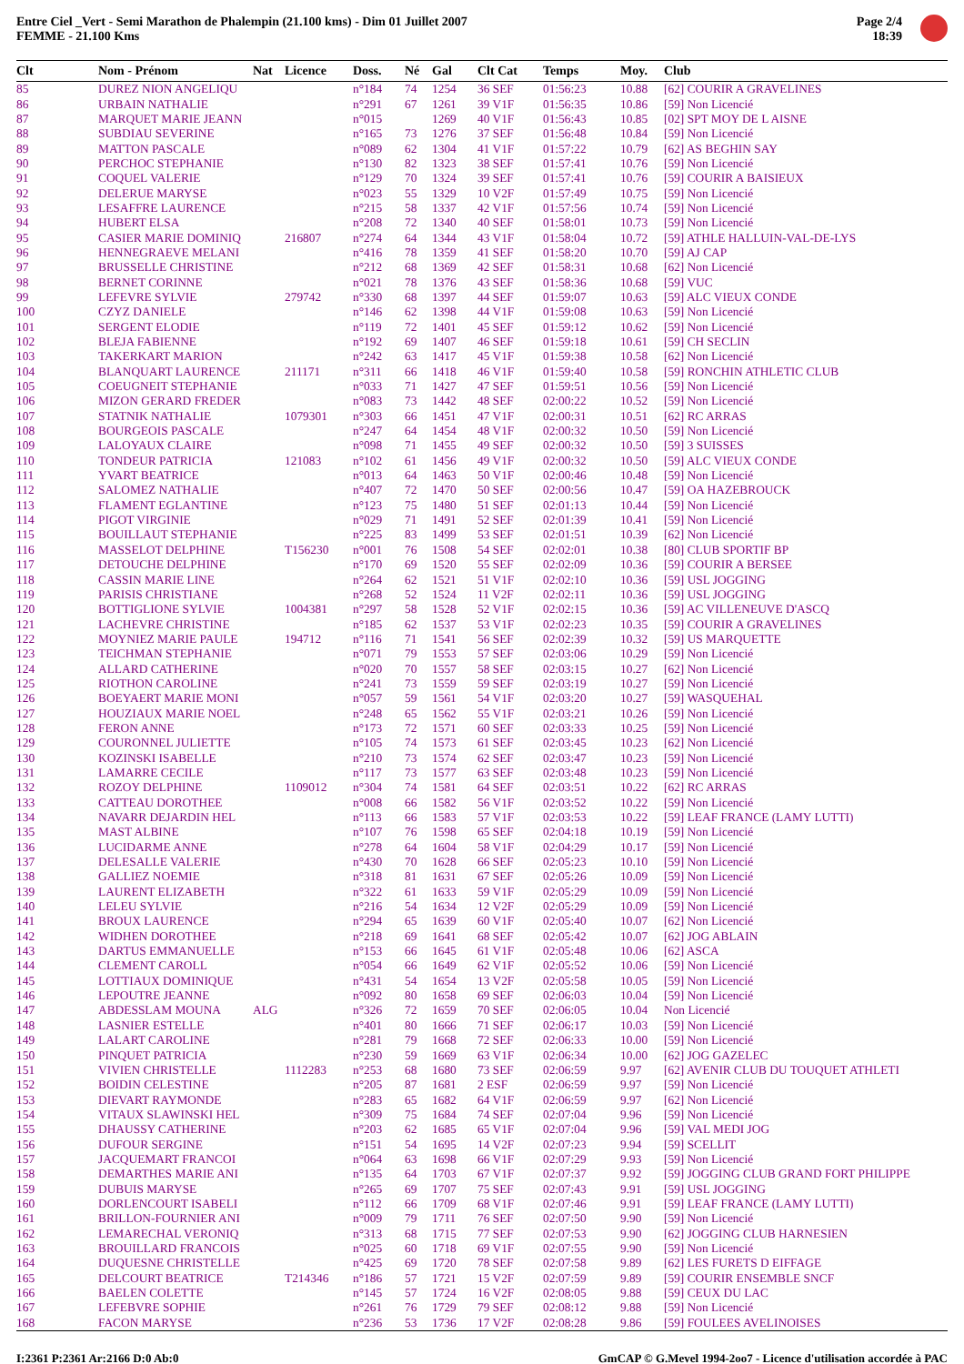Entre Ciel _Vert - Semi Marathon de Phalempin (21.100 kms) - Dim 01 Juillet 2007
FEMME - 21.100 Kms
Page 2/4
18:39
| Clt | Nom - Prénom | Nat | Licence | Doss. | Né | Gal | Clt Cat | Temps | Moy. | Club |
| --- | --- | --- | --- | --- | --- | --- | --- | --- | --- | --- |
| 85 | DUREZ NION ANGELIQU | | | n°184 | 74 | 1254 | 36 SEF | 01:56:23 | 10.88 | [62] COURIR A GRAVELINES |
| 86 | URBAIN NATHALIE | | | n°291 | 67 | 1261 | 39 V1F | 01:56:35 | 10.86 | [59] Non Licencié |
| 87 | MARQUET MARIE JEANN | | | n°015 | | 1269 | 40 V1F | 01:56:43 | 10.85 | [02] SPT MOY DE L AISNE |
| 88 | SUBDIAU SEVERINE | | | n°165 | 73 | 1276 | 37 SEF | 01:56:48 | 10.84 | [59] Non Licencié |
| 89 | MATTON PASCALE | | | n°089 | 62 | 1304 | 41 V1F | 01:57:22 | 10.79 | [62] AS BEGHIN SAY |
| 90 | PERCHOC STEPHANIE | | | n°130 | 82 | 1323 | 38 SEF | 01:57:41 | 10.76 | [59] Non Licencié |
| 91 | COQUEL VALERIE | | | n°129 | 70 | 1324 | 39 SEF | 01:57:41 | 10.76 | [59] COURIR A BAISIEUX |
| 92 | DELERUE MARYSE | | | n°023 | 55 | 1329 | 10 V2F | 01:57:49 | 10.75 | [59] Non Licencié |
| 93 | LESAFFRE LAURENCE | | | n°215 | 58 | 1337 | 42 V1F | 01:57:56 | 10.74 | [59] Non Licencié |
| 94 | HUBERT ELSA | | | n°208 | 72 | 1340 | 40 SEF | 01:58:01 | 10.73 | [59] Non Licencié |
| 95 | CASIER MARIE DOMINIQ | | 216807 | n°274 | 64 | 1344 | 43 V1F | 01:58:04 | 10.72 | [59] ATHLE HALLUIN-VAL-DE-LYS |
| 96 | HENNEGRAEVE MELANI | | | n°416 | 78 | 1359 | 41 SEF | 01:58:20 | 10.70 | [59] AJ CAP |
| 97 | BRUSSELLE CHRISTINE | | | n°212 | 68 | 1369 | 42 SEF | 01:58:31 | 10.68 | [62] Non Licencié |
| 98 | BERNET CORINNE | | | n°021 | 78 | 1376 | 43 SEF | 01:58:36 | 10.68 | [59] VUC |
| 99 | LEFEVRE SYLVIE | | 279742 | n°330 | 68 | 1397 | 44 SEF | 01:59:07 | 10.63 | [59] ALC VIEUX CONDE |
| 100 | CZYZ DANIELE | | | n°146 | 62 | 1398 | 44 V1F | 01:59:08 | 10.63 | [59] Non Licencié |
| 101 | SERGENT ELODIE | | | n°119 | 72 | 1401 | 45 SEF | 01:59:12 | 10.62 | [59] Non Licencié |
| 102 | BLEJA FABIENNE | | | n°192 | 69 | 1407 | 46 SEF | 01:59:18 | 10.61 | [59] CH SECLIN |
| 103 | TAKERKART MARION | | | n°242 | 63 | 1417 | 45 V1F | 01:59:38 | 10.58 | [62] Non Licencié |
| 104 | BLANQUART LAURENCE | | 211171 | n°311 | 66 | 1418 | 46 V1F | 01:59:40 | 10.58 | [59] RONCHIN ATHLETIC CLUB |
| 105 | COEUGNEIT STEPHANIE | | | n°033 | 71 | 1427 | 47 SEF | 01:59:51 | 10.56 | [59] Non Licencié |
| 106 | MIZON GERARD FREDER | | | n°083 | 73 | 1442 | 48 SEF | 02:00:22 | 10.52 | [59] Non Licencié |
| 107 | STATNIK NATHALIE | | 1079301 | n°303 | 66 | 1451 | 47 V1F | 02:00:31 | 10.51 | [62] RC ARRAS |
| 108 | BOURGEOIS PASCALE | | | n°247 | 64 | 1454 | 48 V1F | 02:00:32 | 10.50 | [59] Non Licencié |
| 109 | LALOYAUX CLAIRE | | | n°098 | 71 | 1455 | 49 SEF | 02:00:32 | 10.50 | [59] 3 SUISSES |
| 110 | TONDEUR PATRICIA | | 121083 | n°102 | 61 | 1456 | 49 V1F | 02:00:32 | 10.50 | [59] ALC VIEUX CONDE |
| 111 | YVART BEATRICE | | | n°013 | 64 | 1463 | 50 V1F | 02:00:46 | 10.48 | [59] Non Licencié |
| 112 | SALOMEZ NATHALIE | | | n°407 | 72 | 1470 | 50 SEF | 02:00:56 | 10.47 | [59] OA HAZEBROUCK |
| 113 | FLAMENT EGLANTINE | | | n°123 | 75 | 1480 | 51 SEF | 02:01:13 | 10.44 | [59] Non Licencié |
| 114 | PIGOT VIRGINIE | | | n°029 | 71 | 1491 | 52 SEF | 02:01:39 | 10.41 | [59] Non Licencié |
| 115 | BOUILLAUT STEPHANIE | | | n°225 | 83 | 1499 | 53 SEF | 02:01:51 | 10.39 | [62] Non Licencié |
| 116 | MASSELOT DELPHINE | | T156230 | n°001 | 76 | 1508 | 54 SEF | 02:02:01 | 10.38 | [80] CLUB SPORTIF BP |
| 117 | DETOUCHE DELPHINE | | | n°170 | 69 | 1520 | 55 SEF | 02:02:09 | 10.36 | [59] COURIR A BERSEE |
| 118 | CASSIN MARIE LINE | | | n°264 | 62 | 1521 | 51 V1F | 02:02:10 | 10.36 | [59] USL JOGGING |
| 119 | PARISIS CHRISTIANE | | | n°268 | 52 | 1524 | 11 V2F | 02:02:11 | 10.36 | [59] USL JOGGING |
| 120 | BOTTIGLIONE SYLVIE | | 1004381 | n°297 | 58 | 1528 | 52 V1F | 02:02:15 | 10.36 | [59] AC VILLENEUVE D'ASCQ |
| 121 | LACHEVRE CHRISTINE | | | n°185 | 62 | 1537 | 53 V1F | 02:02:23 | 10.35 | [59] COURIR A GRAVELINES |
| 122 | MOYNIEZ MARIE PAULE | | 194712 | n°116 | 71 | 1541 | 56 SEF | 02:02:39 | 10.32 | [59] US MARQUETTE |
| 123 | TEICHMAN STEPHANIE | | | n°071 | 79 | 1553 | 57 SEF | 02:03:06 | 10.29 | [59] Non Licencié |
| 124 | ALLARD CATHERINE | | | n°020 | 70 | 1557 | 58 SEF | 02:03:15 | 10.27 | [62] Non Licencié |
| 125 | RIOTHON CAROLINE | | | n°241 | 73 | 1559 | 59 SEF | 02:03:19 | 10.27 | [59] Non Licencié |
| 126 | BOEYAERT MARIE MONI | | | n°057 | 59 | 1561 | 54 V1F | 02:03:20 | 10.27 | [59] WASQUEHAL |
| 127 | HOUZIAUX MARIE NOEL | | | n°248 | 65 | 1562 | 55 V1F | 02:03:21 | 10.26 | [59] Non Licencié |
| 128 | FERON ANNE | | | n°173 | 72 | 1571 | 60 SEF | 02:03:33 | 10.25 | [59] Non Licencié |
| 129 | COURONNEL JULIETTE | | | n°105 | 74 | 1573 | 61 SEF | 02:03:45 | 10.23 | [62] Non Licencié |
| 130 | KOZINSKI ISABELLE | | | n°210 | 73 | 1574 | 62 SEF | 02:03:47 | 10.23 | [59] Non Licencié |
| 131 | LAMARRE CECILE | | | n°117 | 73 | 1577 | 63 SEF | 02:03:48 | 10.23 | [59] Non Licencié |
| 132 | ROZOY DELPHINE | | 1109012 | n°304 | 74 | 1581 | 64 SEF | 02:03:51 | 10.22 | [62] RC ARRAS |
| 133 | CATTEAU DOROTHEE | | | n°008 | 66 | 1582 | 56 V1F | 02:03:52 | 10.22 | [59] Non Licencié |
| 134 | NAVARR DEJARDIN HEL | | | n°113 | 66 | 1583 | 57 V1F | 02:03:53 | 10.22 | [59] LEAF FRANCE (LAMY LUTTI) |
| 135 | MAST ALBINE | | | n°107 | 76 | 1598 | 65 SEF | 02:04:18 | 10.19 | [59] Non Licencié |
| 136 | LUCIDARME ANNE | | | n°278 | 64 | 1604 | 58 V1F | 02:04:29 | 10.17 | [59] Non Licencié |
| 137 | DELESALLE VALERIE | | | n°430 | 70 | 1628 | 66 SEF | 02:05:23 | 10.10 | [59] Non Licencié |
| 138 | GALLIEZ NOEMIE | | | n°318 | 81 | 1631 | 67 SEF | 02:05:26 | 10.09 | [59] Non Licencié |
| 139 | LAURENT ELIZABETH | | | n°322 | 61 | 1633 | 59 V1F | 02:05:29 | 10.09 | [59] Non Licencié |
| 140 | LELEU SYLVIE | | | n°216 | 54 | 1634 | 12 V2F | 02:05:29 | 10.09 | [59] Non Licencié |
| 141 | BROUX LAURENCE | | | n°294 | 65 | 1639 | 60 V1F | 02:05:40 | 10.07 | [62] Non Licencié |
| 142 | WIDHEN DOROTHEE | | | n°218 | 69 | 1641 | 68 SEF | 02:05:42 | 10.07 | [62] JOG ABLAIN |
| 143 | DARTUS EMMANUELLE | | | n°153 | 66 | 1645 | 61 V1F | 02:05:48 | 10.06 | [62] ASCA |
| 144 | CLEMENT CAROLL | | | n°054 | 66 | 1649 | 62 V1F | 02:05:52 | 10.06 | [59] Non Licencié |
| 145 | LOTTIAUX DOMINIQUE | | | n°431 | 54 | 1654 | 13 V2F | 02:05:58 | 10.05 | [59] Non Licencié |
| 146 | LEPOUTRE JEANNE | | | n°092 | 80 | 1658 | 69 SEF | 02:06:03 | 10.04 | [59] Non Licencié |
| 147 | ABDESSLAM MOUNA | ALG | | n°326 | 72 | 1659 | 70 SEF | 02:06:05 | 10.04 | Non Licencié |
| 148 | LASNIER ESTELLE | | | n°401 | 80 | 1666 | 71 SEF | 02:06:17 | 10.03 | [59] Non Licencié |
| 149 | LALART CAROLINE | | | n°281 | 79 | 1668 | 72 SEF | 02:06:33 | 10.00 | [59] Non Licencié |
| 150 | PINQUET PATRICIA | | | n°230 | 59 | 1669 | 63 V1F | 02:06:34 | 10.00 | [62] JOG GAZELEC |
| 151 | VIVIEN CHRISTELLE | | 1112283 | n°253 | 68 | 1680 | 73 SEF | 02:06:59 | 9.97 | [62] AVENIR CLUB DU TOUQUET ATHLETI |
| 152 | BOIDIN CELESTINE | | | n°205 | 87 | 1681 | 2 ESF | 02:06:59 | 9.97 | [59] Non Licencié |
| 153 | DIEVART RAYMONDE | | | n°283 | 65 | 1682 | 64 V1F | 02:06:59 | 9.97 | [62] Non Licencié |
| 154 | VITAUX SLAWINSKI HEL | | | n°309 | 75 | 1684 | 74 SEF | 02:07:04 | 9.96 | [59] Non Licencié |
| 155 | DHAUSSY CATHERINE | | | n°203 | 62 | 1685 | 65 V1F | 02:07:04 | 9.96 | [59] VAL MEDI JOG |
| 156 | DUFOUR SERGINE | | | n°151 | 54 | 1695 | 14 V2F | 02:07:23 | 9.94 | [59] SCELLIT |
| 157 | JACQUEMART FRANCOI | | | n°064 | 63 | 1698 | 66 V1F | 02:07:29 | 9.93 | [59] Non Licencié |
| 158 | DEMARTHES MARIE ANI | | | n°135 | 64 | 1703 | 67 V1F | 02:07:37 | 9.92 | [59] JOGGING CLUB GRAND FORT PHILIPPE |
| 159 | DUBUIS MARYSE | | | n°265 | 69 | 1707 | 75 SEF | 02:07:43 | 9.91 | [59] USL JOGGING |
| 160 | DORLENCOURT ISABELI | | | n°112 | 66 | 1709 | 68 V1F | 02:07:46 | 9.91 | [59] LEAF FRANCE (LAMY LUTTI) |
| 161 | BRILLON-FOURNIER ANI | | | n°009 | 79 | 1711 | 76 SEF | 02:07:50 | 9.90 | [59] Non Licencié |
| 162 | LEMARECHAL VERONIQ | | | n°313 | 68 | 1715 | 77 SEF | 02:07:53 | 9.90 | [62] JOGGING CLUB HARNESIEN |
| 163 | BROUILLARD FRANCOIS | | | n°025 | 60 | 1718 | 69 V1F | 02:07:55 | 9.90 | [59] Non Licencié |
| 164 | DUQUESNE CHRISTELLE | | | n°425 | 69 | 1720 | 78 SEF | 02:07:58 | 9.89 | [62] LES FURETS D EIFFAGE |
| 165 | DELCOURT BEATRICE | | T214346 | n°186 | 57 | 1721 | 15 V2F | 02:07:59 | 9.89 | [59] COURIR ENSEMBLE SNCF |
| 166 | BAELEN COLETTE | | | n°145 | 57 | 1724 | 16 V2F | 02:08:05 | 9.88 | [59] CEUX DU LAC |
| 167 | LEFEBVRE SOPHIE | | | n°261 | 76 | 1729 | 79 SEF | 02:08:12 | 9.88 | [59] Non Licencié |
| 168 | FACON MARYSE | | | n°236 | 53 | 1736 | 17 V2F | 02:08:28 | 9.86 | [59] FOULEES AVELINOISES |
I:2361 P:2361 Ar:2166 D:0 Ab:0 GmCAP © G.Mevel 1994-2oo7 - Licence d'utilisation accordée à PAC